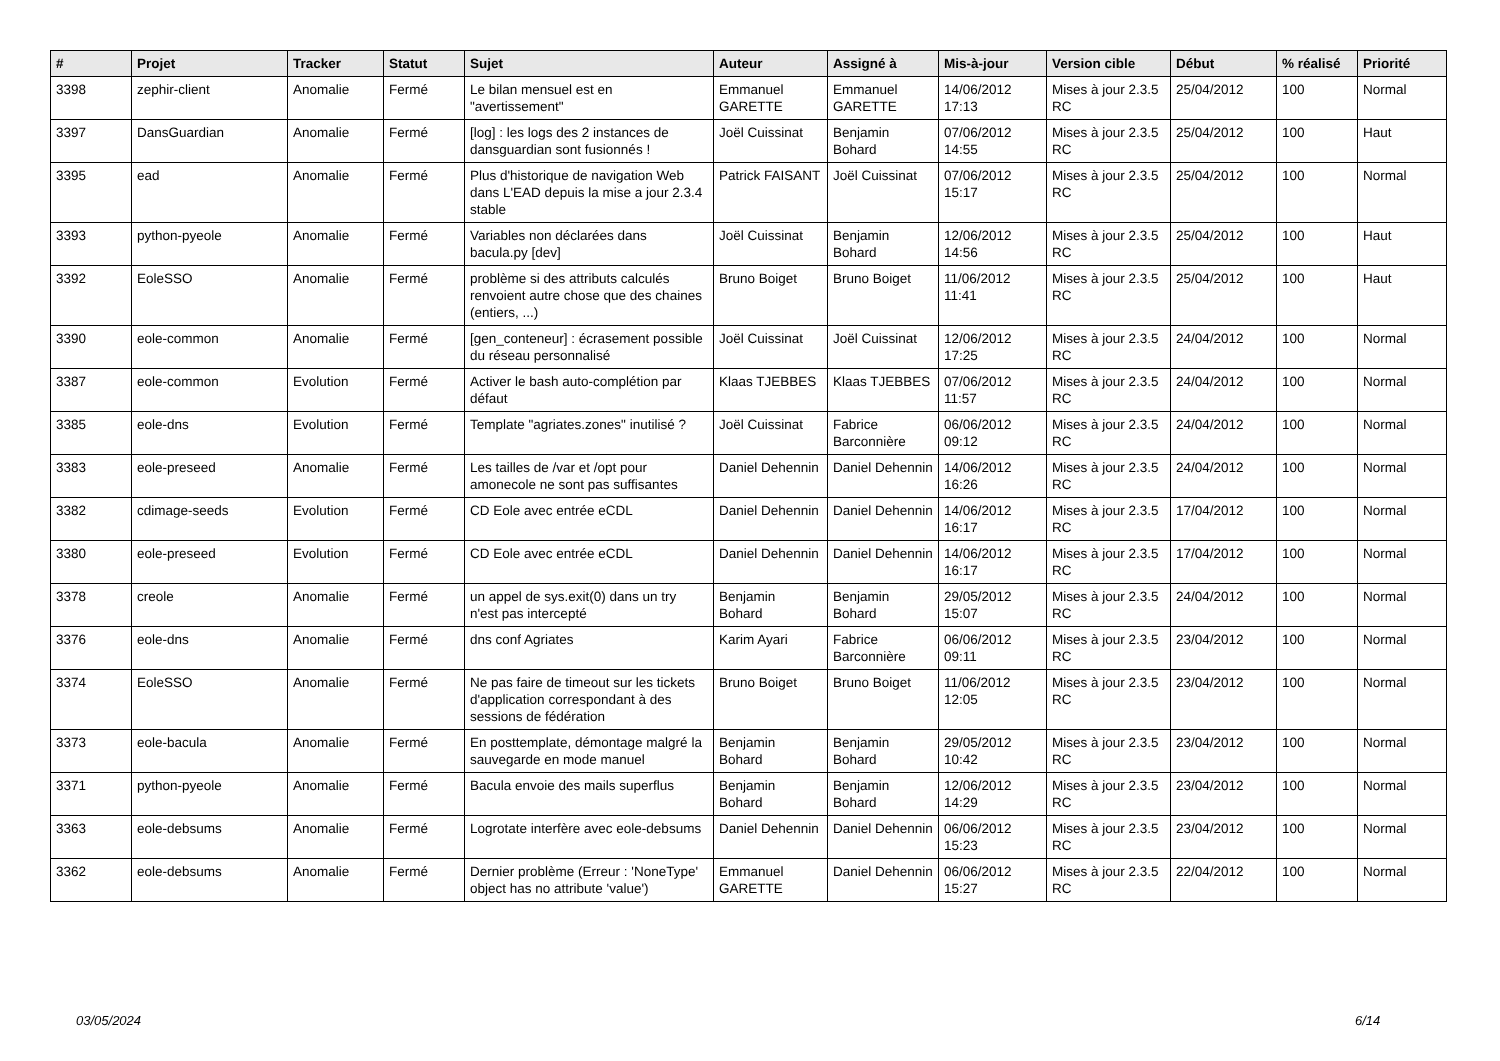| # | Projet | Tracker | Statut | Sujet | Auteur | Assigné à | Mis-à-jour | Version cible | Début | % réalisé | Priorité |
| --- | --- | --- | --- | --- | --- | --- | --- | --- | --- | --- | --- |
| 3398 | zephir-client | Anomalie | Fermé | Le bilan mensuel est en "avertissement" | Emmanuel GARETTE | Emmanuel GARETTE | 14/06/2012 17:13 | Mises à jour 2.3.5 RC | 25/04/2012 | 100 | Normal |
| 3397 | DansGuardian | Anomalie | Fermé | [log] : les logs des 2 instances de dansguardian sont fusionnés ! | Joël Cuissinat | Benjamin Bohard | 07/06/2012 14:55 | Mises à jour 2.3.5 RC | 25/04/2012 | 100 | Haut |
| 3395 | ead | Anomalie | Fermé | Plus d'historique de navigation Web dans L'EAD depuis la mise a jour 2.3.4 stable | Patrick FAISANT | Joël Cuissinat | 07/06/2012 15:17 | Mises à jour 2.3.5 RC | 25/04/2012 | 100 | Normal |
| 3393 | python-pyeole | Anomalie | Fermé | Variables non déclarées dans bacula.py [dev] | Joël Cuissinat | Benjamin Bohard | 12/06/2012 14:56 | Mises à jour 2.3.5 RC | 25/04/2012 | 100 | Haut |
| 3392 | EoleSSO | Anomalie | Fermé | problème si des attributs calculés renvoient autre chose que des chaines (entiers, ...) | Bruno Boiget | Bruno Boiget | 11/06/2012 11:41 | Mises à jour 2.3.5 RC | 25/04/2012 | 100 | Haut |
| 3390 | eole-common | Anomalie | Fermé | [gen_conteneur] : écrasement possible du réseau personnalisé | Joël Cuissinat | Joël Cuissinat | 12/06/2012 17:25 | Mises à jour 2.3.5 RC | 24/04/2012 | 100 | Normal |
| 3387 | eole-common | Evolution | Fermé | Activer le bash auto-complétion par défaut | Klaas TJEBBES | Klaas TJEBBES | 07/06/2012 11:57 | Mises à jour 2.3.5 RC | 24/04/2012 | 100 | Normal |
| 3385 | eole-dns | Evolution | Fermé | Template "agriates.zones" inutilisé ? | Joël Cuissinat | Fabrice Barconnière | 06/06/2012 09:12 | Mises à jour 2.3.5 RC | 24/04/2012 | 100 | Normal |
| 3383 | eole-preseed | Anomalie | Fermé | Les tailles de /var et /opt pour amonecole ne sont pas suffisantes | Daniel Dehennin | Daniel Dehennin | 14/06/2012 16:26 | Mises à jour 2.3.5 RC | 24/04/2012 | 100 | Normal |
| 3382 | cdimage-seeds | Evolution | Fermé | CD Eole avec entrée eCDL | Daniel Dehennin | Daniel Dehennin | 14/06/2012 16:17 | Mises à jour 2.3.5 RC | 17/04/2012 | 100 | Normal |
| 3380 | eole-preseed | Evolution | Fermé | CD Eole avec entrée eCDL | Daniel Dehennin | Daniel Dehennin | 14/06/2012 16:17 | Mises à jour 2.3.5 RC | 17/04/2012 | 100 | Normal |
| 3378 | creole | Anomalie | Fermé | un appel de sys.exit(0) dans un try n'est pas intercepté | Benjamin Bohard | Benjamin Bohard | 29/05/2012 15:07 | Mises à jour 2.3.5 RC | 24/04/2012 | 100 | Normal |
| 3376 | eole-dns | Anomalie | Fermé | dns conf Agriates | Karim Ayari | Fabrice Barconnière | 06/06/2012 09:11 | Mises à jour 2.3.5 RC | 23/04/2012 | 100 | Normal |
| 3374 | EoleSSO | Anomalie | Fermé | Ne pas faire de timeout sur les tickets d'application correspondant à des sessions de fédération | Bruno Boiget | Bruno Boiget | 11/06/2012 12:05 | Mises à jour 2.3.5 RC | 23/04/2012 | 100 | Normal |
| 3373 | eole-bacula | Anomalie | Fermé | En posttemplate, démontage malgré la sauvegarde en mode manuel | Benjamin Bohard | Benjamin Bohard | 29/05/2012 10:42 | Mises à jour 2.3.5 RC | 23/04/2012 | 100 | Normal |
| 3371 | python-pyeole | Anomalie | Fermé | Bacula envoie des mails superflus | Benjamin Bohard | Benjamin Bohard | 12/06/2012 14:29 | Mises à jour 2.3.5 RC | 23/04/2012 | 100 | Normal |
| 3363 | eole-debsums | Anomalie | Fermé | Logrotate interfère avec eole-debsums | Daniel Dehennin | Daniel Dehennin | 06/06/2012 15:23 | Mises à jour 2.3.5 RC | 23/04/2012 | 100 | Normal |
| 3362 | eole-debsums | Anomalie | Fermé | Dernier problème (Erreur : 'NoneType' object has no attribute 'value') | Emmanuel GARETTE | Daniel Dehennin | 06/06/2012 15:27 | Mises à jour 2.3.5 RC | 22/04/2012 | 100 | Normal |
03/05/2024 6/14